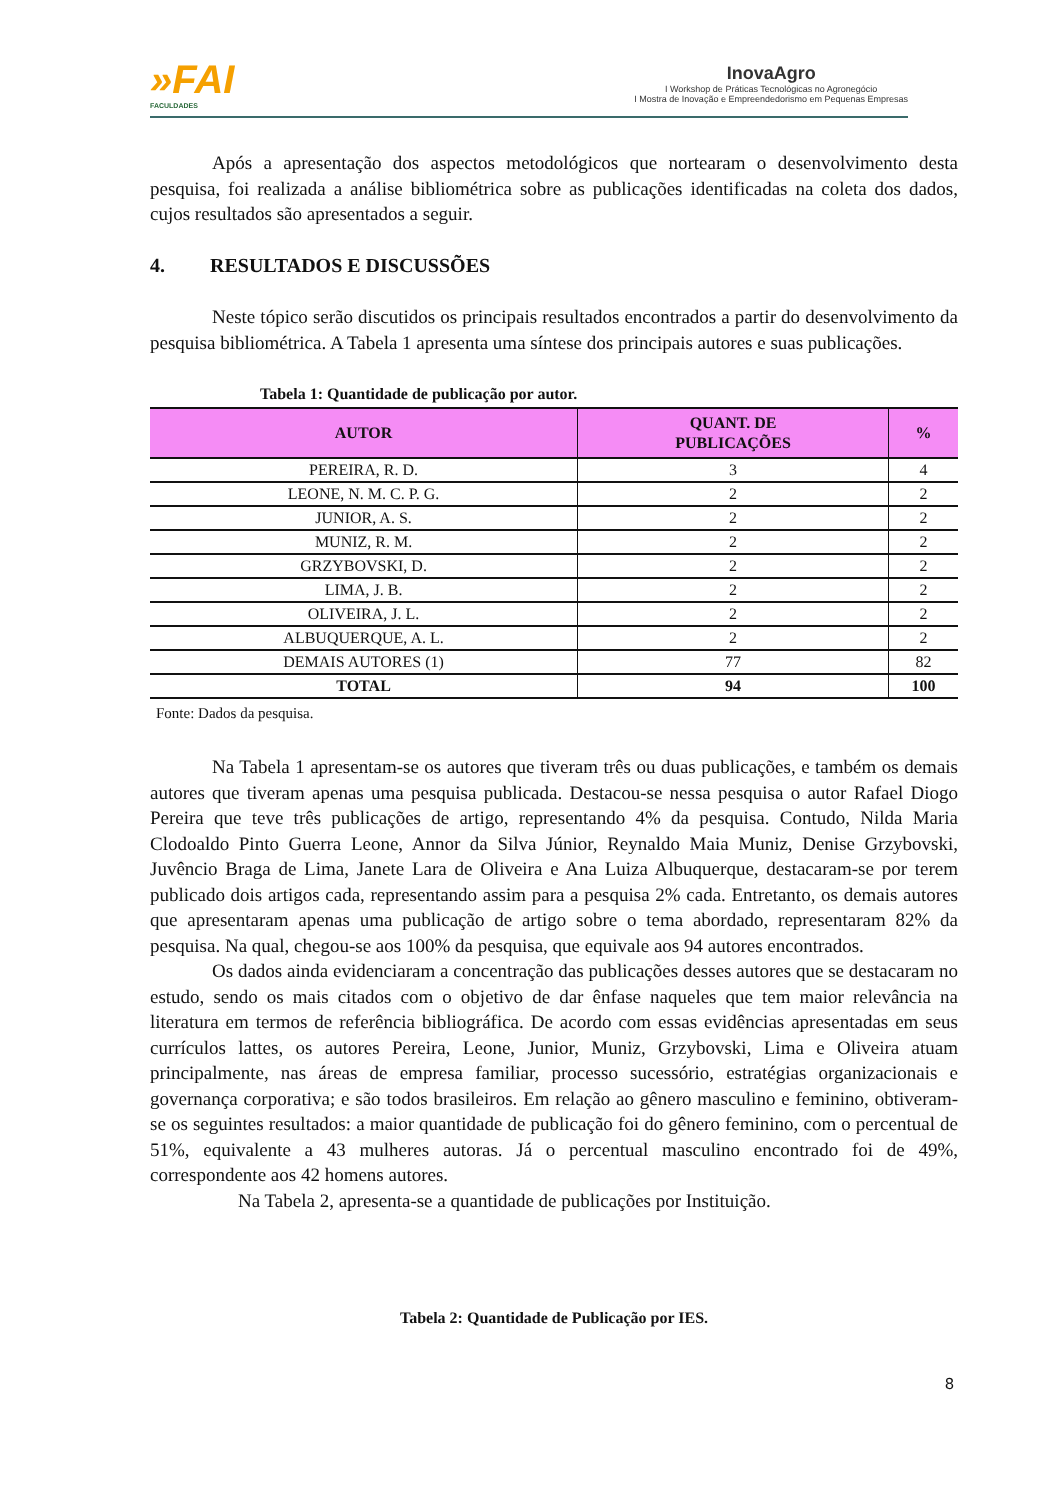»FAI
FACULDADES
InovaAgro
I Workshop de Práticas Tecnológicas no Agronegócio
I Mostra de Inovação e Empreendedorismo em Pequenas Empresas
Após a apresentação dos aspectos metodológicos que nortearam o desenvolvimento desta pesquisa, foi realizada a análise bibliométrica sobre as publicações identificadas na coleta dos dados, cujos resultados são apresentados a seguir.
4. RESULTADOS E DISCUSSÕES
Neste tópico serão discutidos os principais resultados encontrados a partir do desenvolvimento da pesquisa bibliométrica. A Tabela 1 apresenta uma síntese dos principais autores e suas publicações.
Tabela 1: Quantidade de publicação por autor.
| AUTOR | QUANT. DE PUBLICAÇÕES | % |
| --- | --- | --- |
| PEREIRA, R. D. | 3 | 4 |
| LEONE, N. M. C. P. G. | 2 | 2 |
| JUNIOR, A. S. | 2 | 2 |
| MUNIZ, R. M. | 2 | 2 |
| GRZYBOVSKI, D. | 2 | 2 |
| LIMA, J. B. | 2 | 2 |
| OLIVEIRA, J. L. | 2 | 2 |
| ALBUQUERQUE, A. L. | 2 | 2 |
| DEMAIS AUTORES (1) | 77 | 82 |
| TOTAL | 94 | 100 |
Fonte: Dados da pesquisa.
Na Tabela 1 apresentam-se os autores que tiveram três ou duas publicações, e também os demais autores que tiveram apenas uma pesquisa publicada. Destacou-se nessa pesquisa o autor Rafael Diogo Pereira que teve três publicações de artigo, representando 4% da pesquisa. Contudo, Nilda Maria Clodoaldo Pinto Guerra Leone, Annor da Silva Júnior, Reynaldo Maia Muniz, Denise Grzybovski, Juvêncio Braga de Lima, Janete Lara de Oliveira e Ana Luiza Albuquerque, destacaram-se por terem publicado dois artigos cada, representando assim para a pesquisa 2% cada. Entretanto, os demais autores que apresentaram apenas uma publicação de artigo sobre o tema abordado, representaram 82% da pesquisa. Na qual, chegou-se aos 100% da pesquisa, que equivale aos 94 autores encontrados.
Os dados ainda evidenciaram a concentração das publicações desses autores que se destacaram no estudo, sendo os mais citados com o objetivo de dar ênfase naqueles que tem maior relevância na literatura em termos de referência bibliográfica. De acordo com essas evidências apresentadas em seus currículos lattes, os autores Pereira, Leone, Junior, Muniz, Grzybovski, Lima e Oliveira atuam principalmente, nas áreas de empresa familiar, processo sucessório, estratégias organizacionais e governança corporativa; e são todos brasileiros. Em relação ao gênero masculino e feminino, obtiveram-se os seguintes resultados: a maior quantidade de publicação foi do gênero feminino, com o percentual de 51%, equivalente a 43 mulheres autoras. Já o percentual masculino encontrado foi de 49%, correspondente aos 42 homens autores.
Na Tabela 2, apresenta-se a quantidade de publicações por Instituição.
Tabela 2: Quantidade de Publicação por IES.
8